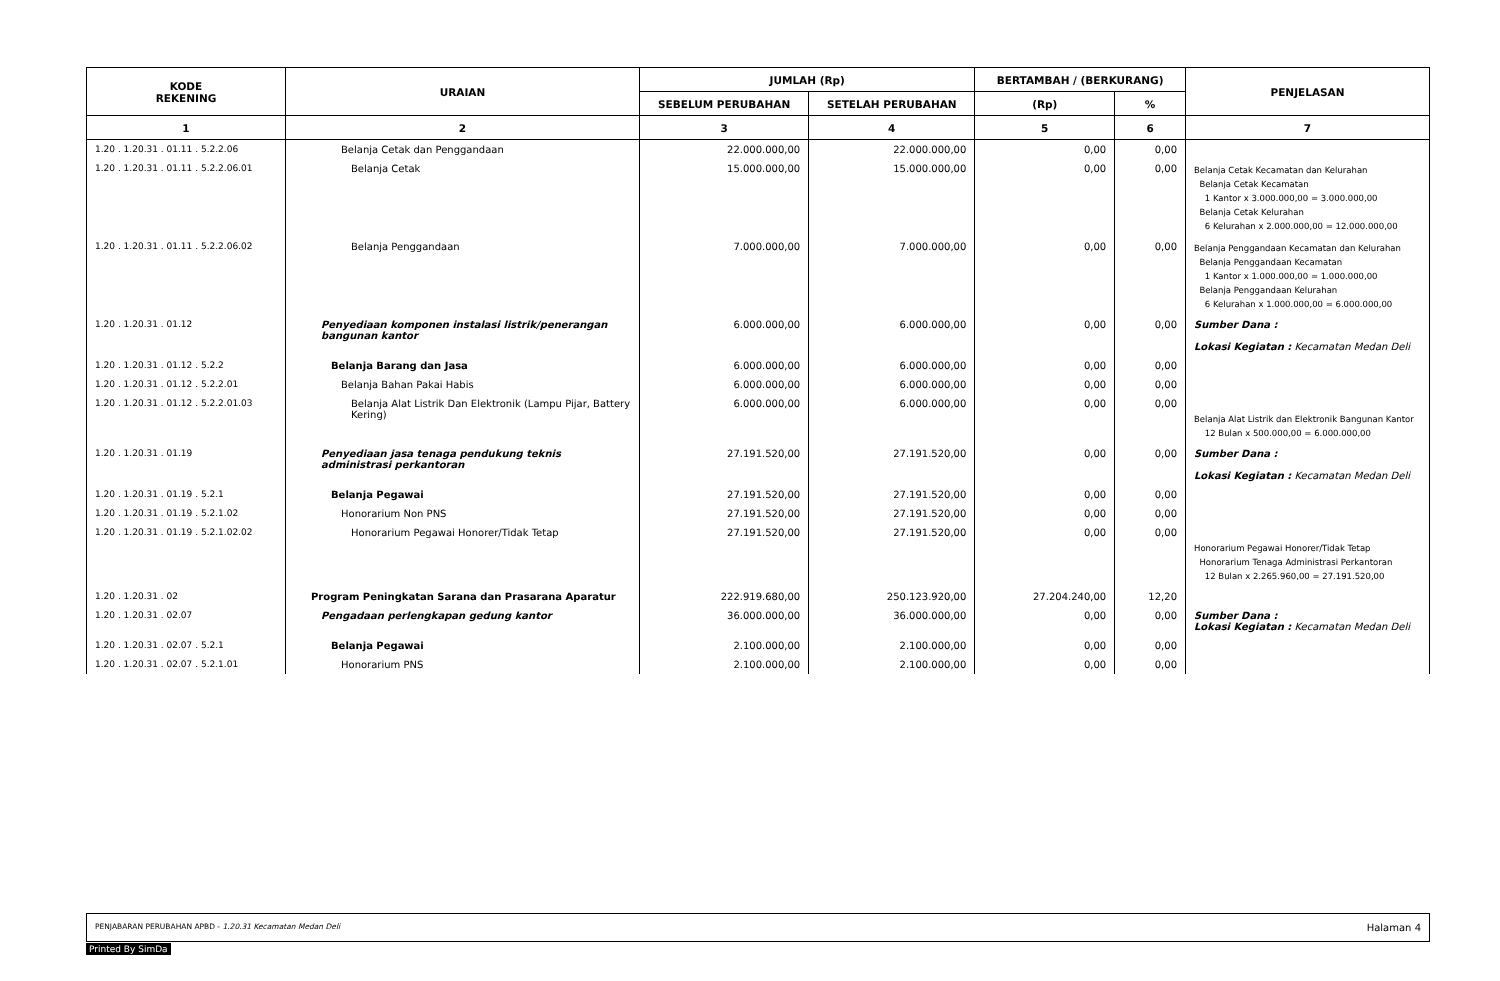| KODE REKENING | URAIAN | JUMLAH (Rp) | | BERTAMBAH / (BERKURANG) | | PENJELASAN |
| --- | --- | --- | --- | --- | --- | --- |
| | | SEBELUM PERUBAHAN | SETELAH PERUBAHAN | (Rp) | % | |
| 1 | 2 | 3 | 4 | 5 | 6 | 7 |
| 1.20 . 1.20.31 . 01.11 . 5.2.2.06 | Belanja Cetak dan Penggandaan | 22.000.000,00 | 22.000.000,00 | 0,00 | 0,00 | |
| 1.20 . 1.20.31 . 01.11 . 5.2.2.06.01 | Belanja Cetak | 15.000.000,00 | 15.000.000,00 | 0,00 | 0,00 | Belanja Cetak Kecamatan dan Kelurahan Belanja Cetak Kecamatan 1 Kantor x 3.000.000,00 = 3.000.000,00 Belanja Cetak Kelurahan 6 Kelurahan x 2.000.000,00 = 12.000.000,00 |
| 1.20 . 1.20.31 . 01.11 . 5.2.2.06.02 | Belanja Penggandaan | 7.000.000,00 | 7.000.000,00 | 0,00 | 0,00 | Belanja Penggandaan Kecamatan dan Kelurahan Belanja Penggandaan Kecamatan 1 Kantor x 1.000.000,00 = 1.000.000,00 Belanja Penggandaan Kelurahan 6 Kelurahan x 1.000.000,00 = 6.000.000,00 |
| 1.20 . 1.20.31 . 01.12 | Penyediaan komponen instalasi listrik/penerangan bangunan kantor | 6.000.000,00 | 6.000.000,00 | 0,00 | 0,00 | Sumber Dana : Lokasi Kegiatan : Kecamatan Medan Deli |
| 1.20 . 1.20.31 . 01.12 . 5.2.2 | Belanja Barang dan Jasa | 6.000.000,00 | 6.000.000,00 | 0,00 | 0,00 | |
| 1.20 . 1.20.31 . 01.12 . 5.2.2.01 | Belanja Bahan Pakai Habis | 6.000.000,00 | 6.000.000,00 | 0,00 | 0,00 | |
| 1.20 . 1.20.31 . 01.12 . 5.2.2.01.03 | Belanja Alat Listrik Dan Elektronik (Lampu Pijar, Battery Kering) | 6.000.000,00 | 6.000.000,00 | 0,00 | 0,00 | Belanja Alat Listrik dan Elektronik Bangunan Kantor 12 Bulan x 500.000,00 = 6.000.000,00 |
| 1.20 . 1.20.31 . 01.19 | Penyediaan jasa tenaga pendukung teknis administrasi perkantoran | 27.191.520,00 | 27.191.520,00 | 0,00 | 0,00 | Sumber Dana : Lokasi Kegiatan : Kecamatan Medan Deli |
| 1.20 . 1.20.31 . 01.19 . 5.2.1 | Belanja Pegawai | 27.191.520,00 | 27.191.520,00 | 0,00 | 0,00 | |
| 1.20 . 1.20.31 . 01.19 . 5.2.1.02 | Honorarium Non PNS | 27.191.520,00 | 27.191.520,00 | 0,00 | 0,00 | |
| 1.20 . 1.20.31 . 01.19 . 5.2.1.02.02 | Honorarium Pegawai Honorer/Tidak Tetap | 27.191.520,00 | 27.191.520,00 | 0,00 | 0,00 | Honorarium Pegawai Honorer/Tidak Tetap Honorarium Tenaga Administrasi Perkantoran 12 Bulan x 2.265.960,00 = 27.191.520,00 |
| 1.20 . 1.20.31 . 02 | Program Peningkatan Sarana dan Prasarana Aparatur | 222.919.680,00 | 250.123.920,00 | 27.204.240,00 | 12,20 | |
| 1.20 . 1.20.31 . 02.07 | Pengadaan perlengkapan gedung kantor | 36.000.000,00 | 36.000.000,00 | 0,00 | 0,00 | Sumber Dana : Lokasi Kegiatan : Kecamatan Medan Deli |
| 1.20 . 1.20.31 . 02.07 . 5.2.1 | Belanja Pegawai | 2.100.000,00 | 2.100.000,00 | 0,00 | 0,00 | |
| 1.20 . 1.20.31 . 02.07 . 5.2.1.01 | Honorarium PNS | 2.100.000,00 | 2.100.000,00 | 0,00 | 0,00 | |
PENJABARAN PERUBAHAN APBD - 1.20.31 Kecamatan Medan Deli Halaman 4
Printed By SimDa